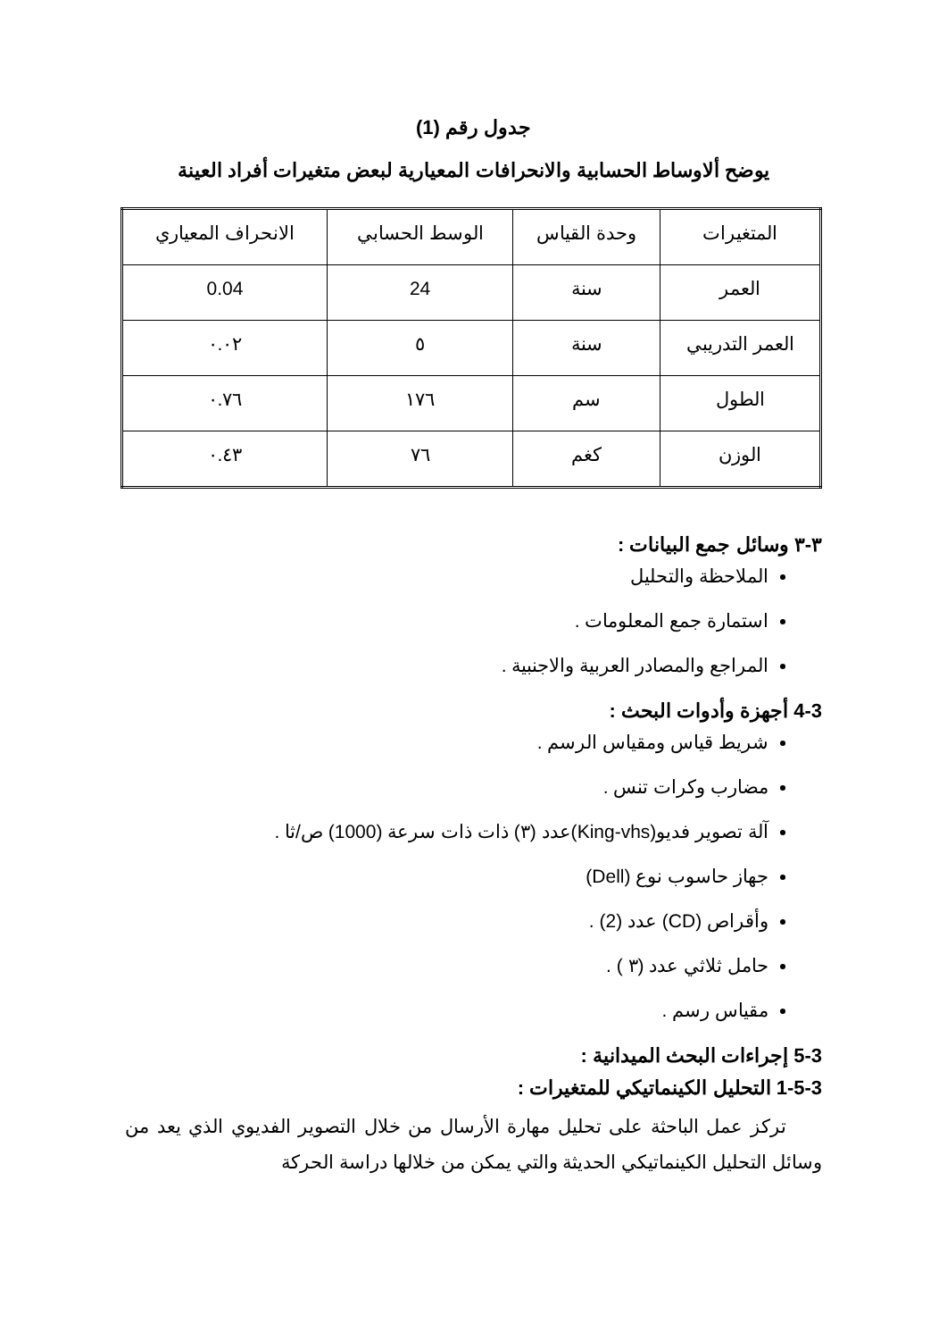جدول رقم (1)
يوضح ألاوساط الحسابية والانحرافات المعيارية لبعض متغيرات أفراد العينة
| المتغيرات | وحدة القياس | الوسط الحسابي | الانحراف المعياري |
| --- | --- | --- | --- |
| العمر | سنة | 24 | 0.04 |
| العمر التدريبي | سنة | ٥ | ٠.٠٢ |
| الطول | سم | ١٧٦ | ٠.٧٦ |
| الوزن | كغم | ٧٦ | ٠.٤٣ |
٣-٣ وسائل جمع البيانات :
الملاحظة والتحليل
استمارة جمع المعلومات .
المراجع والمصادر العربية والاجنبية .
4-3 أجهزة وأدوات البحث :
شريط قياس ومقياس الرسم .
مضارب وكرات تنس .
آلة تصوير فديو(King-vhs)عدد (٣) ذات ذات سرعة (1000) ص/ثا .
جهاز حاسوب نوع (Dell)
وأقراص (CD) عدد (2) .
حامل ثلاثي عدد (٣ ) .
مقياس رسم .
5-3 إجراءات البحث الميدانية :
1-5-3 التحليل الكينماتيكي للمتغيرات :
تركز عمل الباحثة على تحليل مهارة الأرسال من خلال التصوير الفديوي الذي يعد من وسائل التحليل الكينماتيكي الحديثة والتي يمكن من خلالها دراسة الحركة